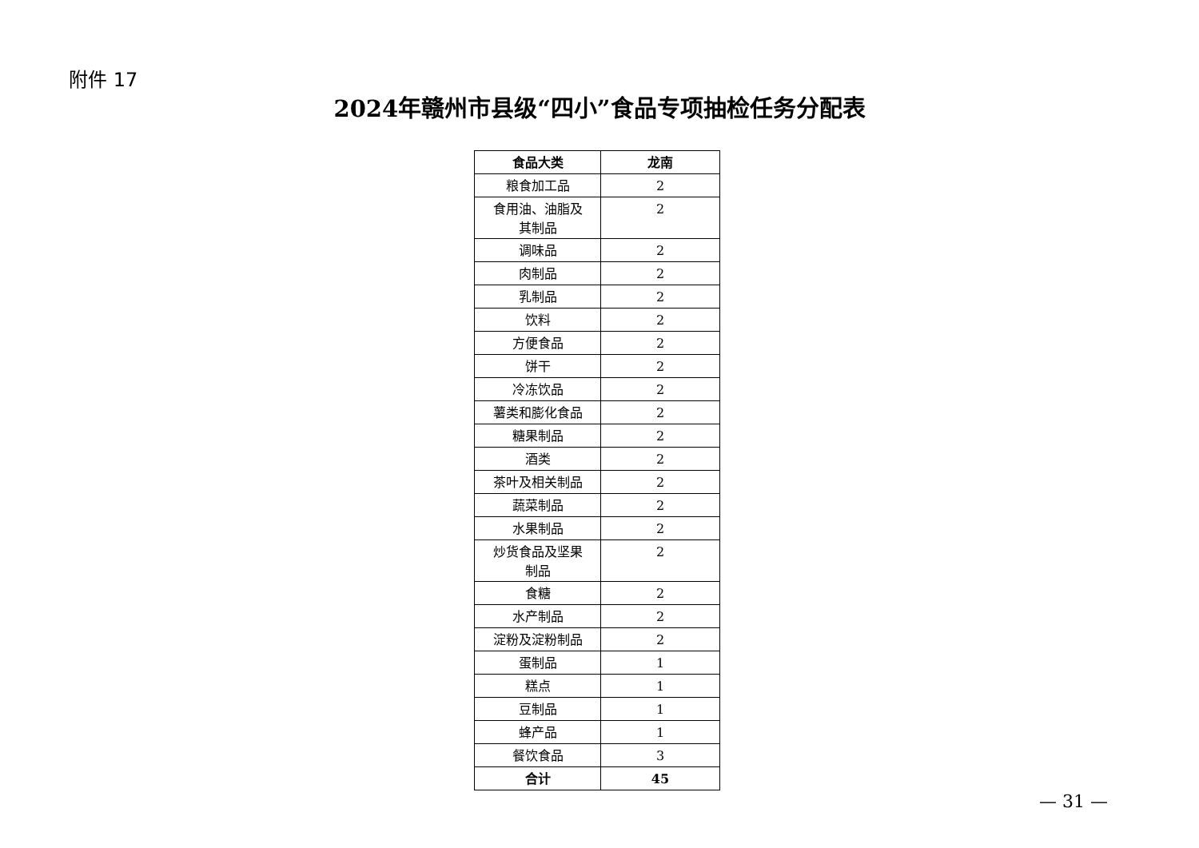附件 17
2024年赣州市县级“四小”食品专项抽检任务分配表
| 食品大类 | 龙南 |
| --- | --- |
| 粮食加工品 | 2 |
| 食用油、油脂及 其制品 | 2 |
| 调味品 | 2 |
| 肉制品 | 2 |
| 乳制品 | 2 |
| 饮料 | 2 |
| 方便食品 | 2 |
| 饼干 | 2 |
| 冷冻饮品 | 2 |
| 薯类和膨化食品 | 2 |
| 糖果制品 | 2 |
| 酒类 | 2 |
| 茶叶及相关制品 | 2 |
| 蔬菜制品 | 2 |
| 水果制品 | 2 |
| 炒货食品及坚果 制品 | 2 |
| 食糖 | 2 |
| 水产制品 | 2 |
| 淀粉及淀粉制品 | 2 |
| 蛋制品 | 1 |
| 糕点 | 1 |
| 豆制品 | 1 |
| 蜂产品 | 1 |
| 餐饮食品 | 3 |
| 合计 | 45 |
— 31 —